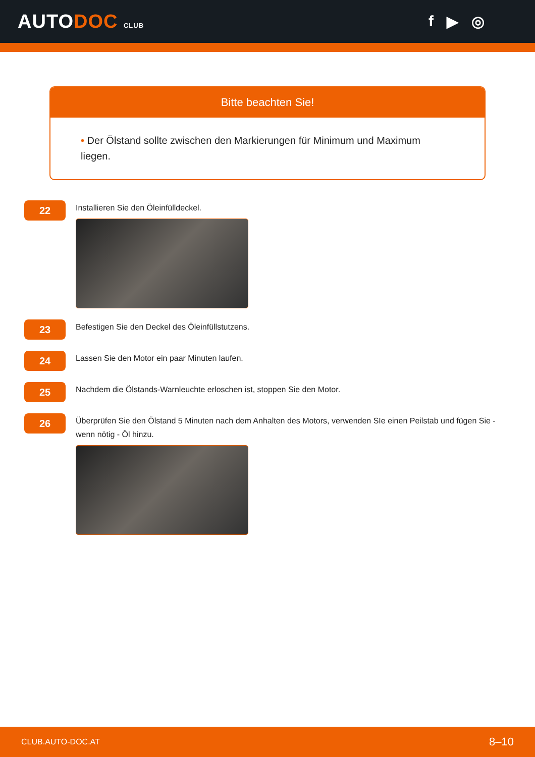AUTODOC CLUB
f ▶ ◎
Bitte beachten Sie!
• Der Ölstand sollte zwischen den Markierungen für Minimum und Maximum liegen.
22
Installieren Sie den Öleinfülldeckel.
23
Befestigen Sie den Deckel des Öleinfüllstutzens.
24
Lassen Sie den Motor ein paar Minuten laufen.
25
Nachdem die Ölstands-Warnleuchte erloschen ist, stoppen Sie den Motor.
26
Überprüfen Sie den Ölstand 5 Minuten nach dem Anhalten des Motors, verwenden SIe einen Peilstab und fügen Sie - wenn nötig - Öl hinzu.
CLUB.AUTO-DOC.AT 8–10